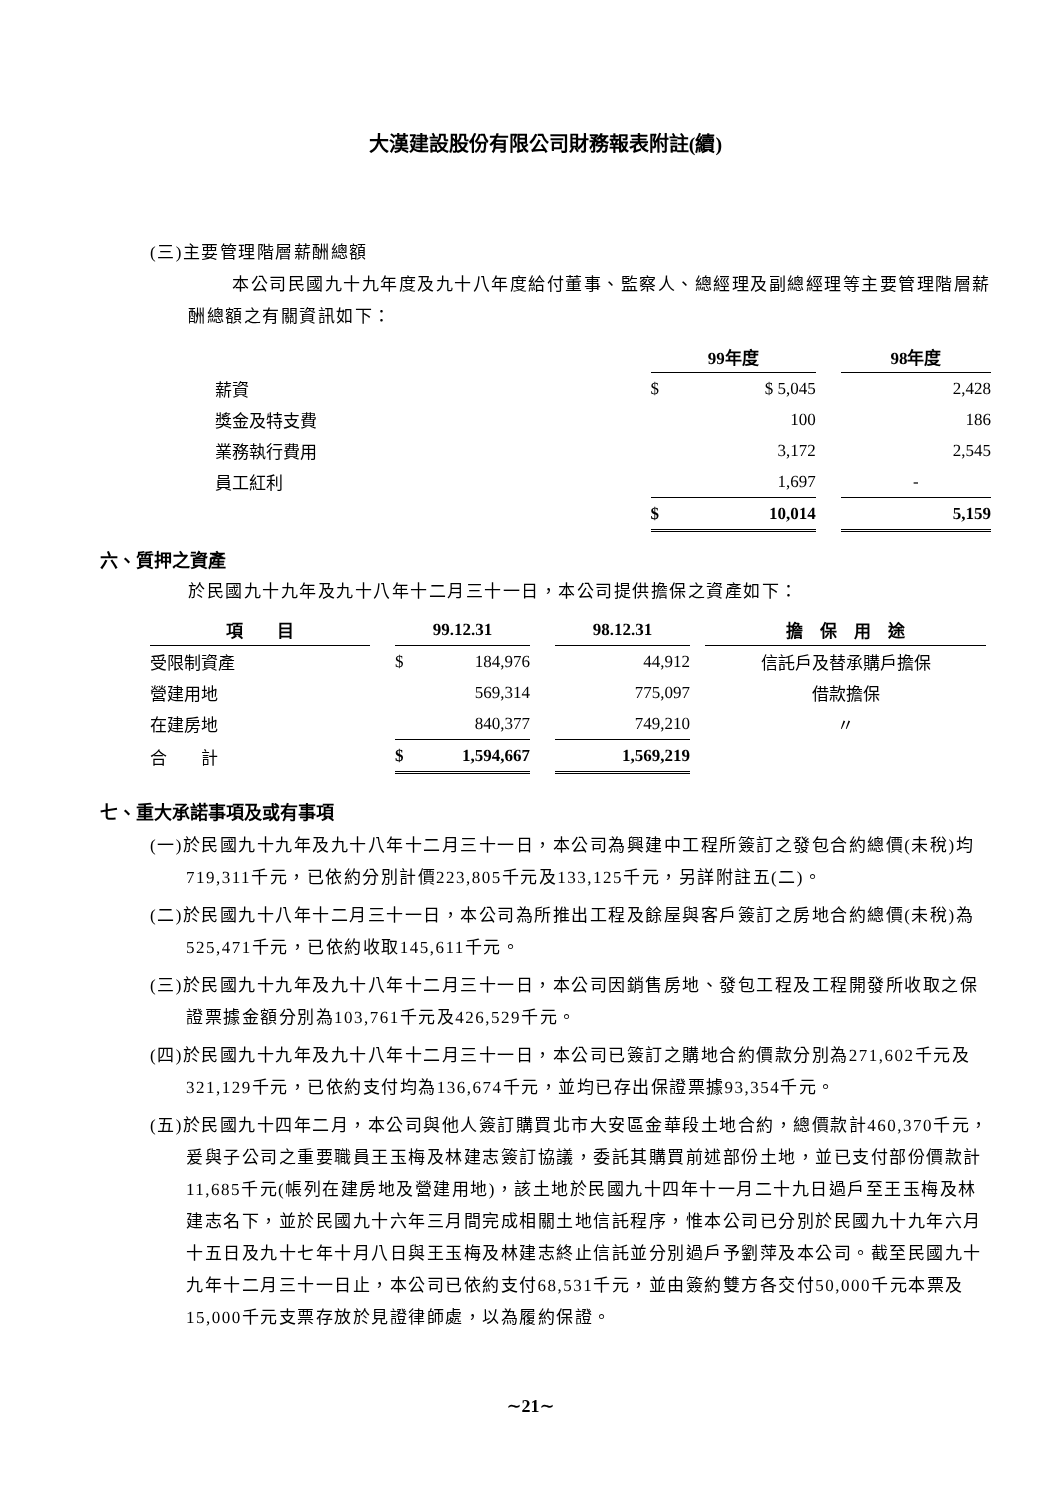大漢建設股份有限公司財務報表附註(續)
(三)主要管理階層薪酬總額
本公司民國九十九年度及九十八年度給付董事、監察人、總經理及副總經理等主要管理階層薪酬總額之有關資訊如下：
| | 99年度 | | 98年度 |
| --- | --- | --- | --- |
| 薪資 | $ $ 5,045 | | 2,428 |
| 獎金及特支費 | 100 | | 186 |
| 業務執行費用 | 3,172 | | 2,545 |
| 員工紅利 | 1,697 | | - |
| | $ 10,014 | | 5,159 |
六、質押之資產
於民國九十九年及九十八年十二月三十一日，本公司提供擔保之資產如下：
| 項 目 | | 99.12.31 | | 98.12.31 | | 擔 保 用 途 |
| --- | --- | --- | --- | --- | --- | --- |
| 受限制資產 | | $ 184,976 | | 44,912 | | 信託戶及替承購戶擔保 |
| 營建用地 | | 569,314 | | 775,097 | | 借款擔保 |
| 在建房地 | | 840,377 | | 749,210 | | 〃 |
| 合 計 | | $ 1,594,667 | | 1,569,219 | | |
七、重大承諾事項及或有事項
(一)於民國九十九年及九十八年十二月三十一日，本公司為興建中工程所簽訂之發包合約總價(未稅)均719,311千元，已依約分別計價223,805千元及133,125千元，另詳附註五(二)。
(二)於民國九十八年十二月三十一日，本公司為所推出工程及餘屋與客戶簽訂之房地合約總價(未稅)為525,471千元，已依約收取145,611千元。
(三)於民國九十九年及九十八年十二月三十一日，本公司因銷售房地、發包工程及工程開發所收取之保證票據金額分別為103,761千元及426,529千元。
(四)於民國九十九年及九十八年十二月三十一日，本公司已簽訂之購地合約價款分別為271,602千元及321,129千元，已依約支付均為136,674千元，並均已存出保證票據93,354千元。
(五)於民國九十四年二月，本公司與他人簽訂購買北市大安區金華段土地合約，總價款計460,370千元，爰與子公司之重要職員王玉梅及林建志簽訂協議，委託其購買前述部份土地，並已支付部份價款計11,685千元(帳列在建房地及營建用地)，該土地於民國九十四年十一月二十九日過戶至王玉梅及林建志名下，並於民國九十六年三月間完成相關土地信託程序，惟本公司已分別於民國九十九年六月十五日及九十七年十月八日與王玉梅及林建志終止信託並分別過戶予劉萍及本公司。截至民國九十九年十二月三十一日止，本公司已依約支付68,531千元，並由簽約雙方各交付50,000千元本票及15,000千元支票存放於見證律師處，以為履約保證。
∼21∼